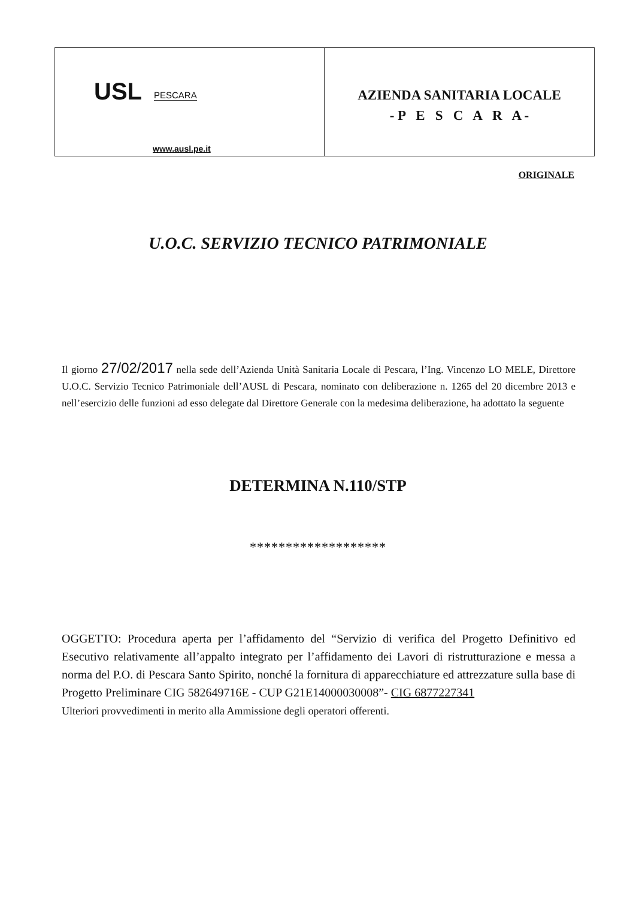USL PESCARA
www.ausl.pe.it
AZIENDA SANITARIA LOCALE
- P E S C A R A -
ORIGINALE
U.O.C. SERVIZIO TECNICO PATRIMONIALE
Il giorno 27/02/2017 nella sede dell’Azienda Unità Sanitaria Locale di Pescara, l’Ing. Vincenzo LO MELE, Direttore U.O.C. Servizio Tecnico Patrimoniale dell’AUSL di Pescara, nominato con deliberazione n. 1265 del 20 dicembre 2013 e nell’esercizio delle funzioni ad esso delegate dal Direttore Generale con la medesima deliberazione, ha adottato la seguente
DETERMINA N.110/STP
*******************
OGGETTO: Procedura aperta per l’affidamento del “Servizio di verifica del Progetto Definitivo ed Esecutivo relativamente all’appalto integrato per l’affidamento dei Lavori di ristrutturazione e messa a norma del P.O. di Pescara Santo Spirito, nonché la fornitura di apparecchiature ed attrezzature sulla base di Progetto Preliminare CIG 582649716E - CUP G21E14000030008”- CIG 6877227341
Ulteriori provvedimenti in merito alla Ammissione degli operatori offerenti.